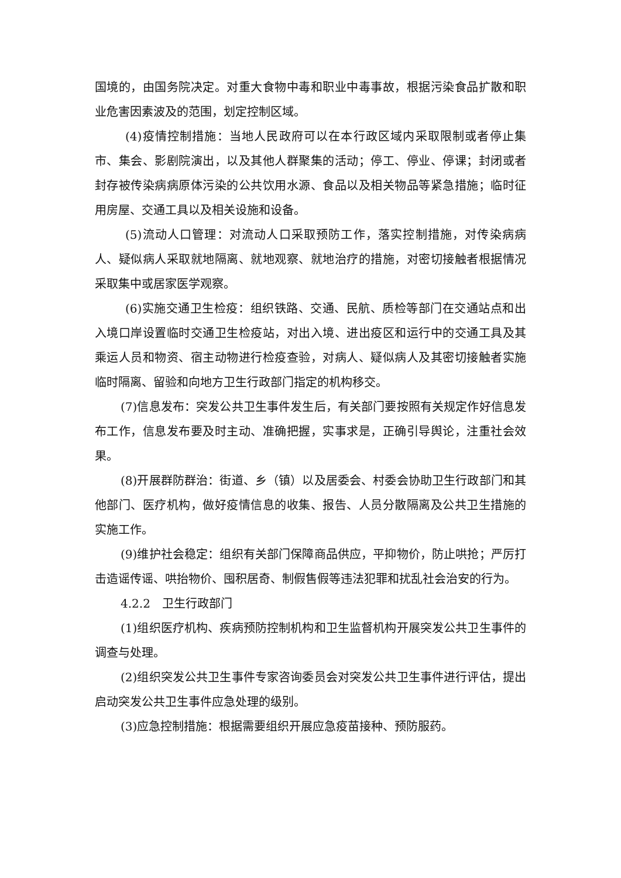国境的，由国务院决定。对重大食物中毒和职业中毒事故，根据污染食品扩散和职业危害因素波及的范围，划定控制区域。
(4)疫情控制措施：当地人民政府可以在本行政区域内采取限制或者停止集市、集会、影剧院演出，以及其他人群聚集的活动；停工、停业、停课；封闭或者封存被传染病病原体污染的公共饮用水源、食品以及相关物品等紧急措施；临时征用房屋、交通工具以及相关设施和设备。
(5)流动人口管理：对流动人口采取预防工作，落实控制措施，对传染病病人、疑似病人采取就地隔离、就地观察、就地治疗的措施，对密切接触者根据情况采取集中或居家医学观察。
(6)实施交通卫生检疫：组织铁路、交通、民航、质检等部门在交通站点和出入境口岸设置临时交通卫生检疫站，对出入境、进出疫区和运行中的交通工具及其乘运人员和物资、宿主动物进行检疫查验，对病人、疑似病人及其密切接触者实施临时隔离、留验和向地方卫生行政部门指定的机构移交。
(7)信息发布：突发公共卫生事件发生后，有关部门要按照有关规定作好信息发布工作，信息发布要及时主动、准确把握，实事求是，正确引导舆论，注重社会效果。
(8)开展群防群治：街道、乡（镇）以及居委会、村委会协助卫生行政部门和其他部门、医疗机构，做好疫情信息的收集、报告、人员分散隔离及公共卫生措施的实施工作。
(9)维护社会稳定：组织有关部门保障商品供应，平抑物价，防止哄抢；严厉打击造谣传谣、哄抬物价、囤积居奇、制假售假等违法犯罪和扰乱社会治安的行为。
4.2.2　卫生行政部门
(1)组织医疗机构、疾病预防控制机构和卫生监督机构开展突发公共卫生事件的调查与处理。
(2)组织突发公共卫生事件专家咨询委员会对突发公共卫生事件进行评估，提出启动突发公共卫生事件应急处理的级别。
(3)应急控制措施：根据需要组织开展应急疫苗接种、预防服药。